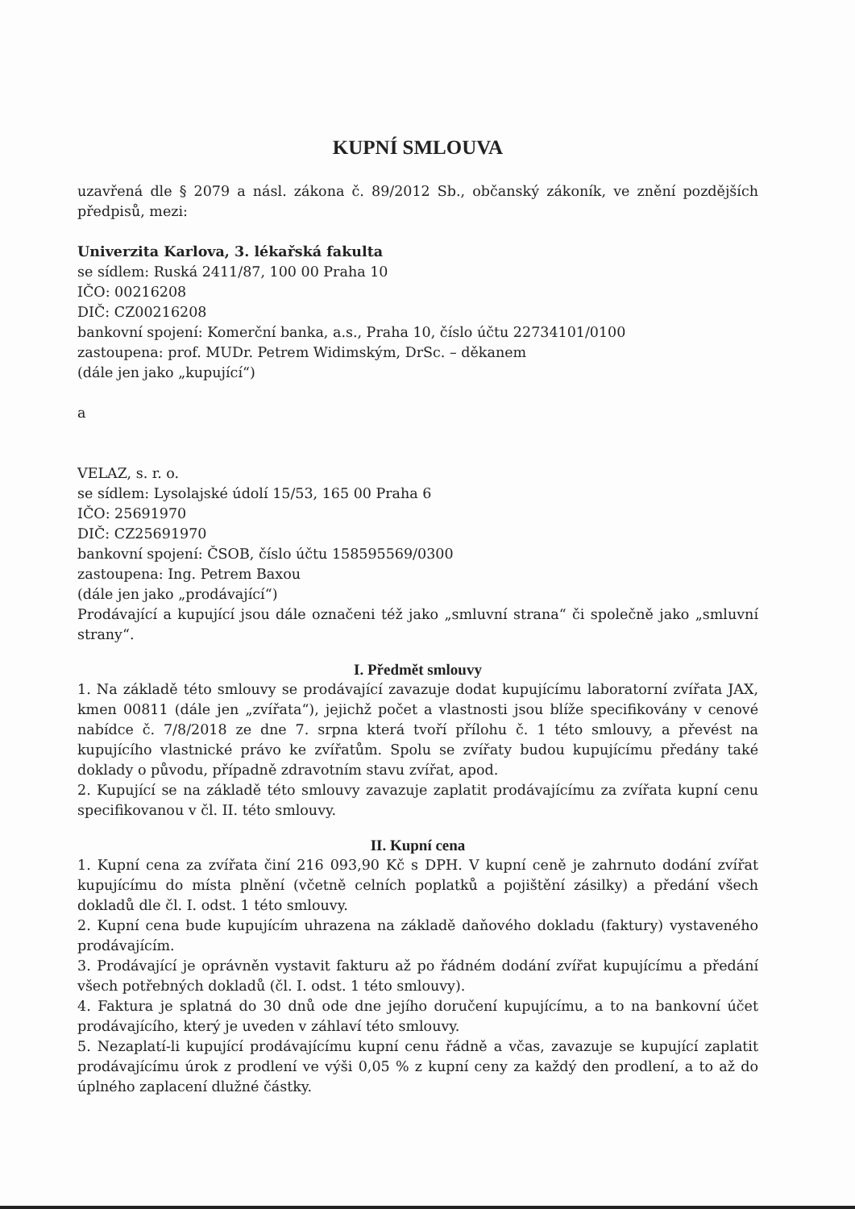KUPNÍ SMLOUVA
uzavřená dle § 2079 a násl. zákona č. 89/2012 Sb., občanský zákoník, ve znění pozdějších předpisů, mezi:
Univerzita Karlova, 3. lékařská fakulta
se sídlem: Ruská 2411/87, 100 00 Praha 10
IČO: 00216208
DIČ: CZ00216208
bankovní spojení: Komerční banka, a.s., Praha 10, číslo účtu 22734101/0100
zastoupena: prof. MUDr. Petrem Widimským, DrSc. – děkanem
(dále jen jako „kupující“)
a
VELAZ, s. r. o.
se sídlem: Lysolajské údolí 15/53, 165 00 Praha 6
IČO: 25691970
DIČ: CZ25691970
bankovní spojení: ČSOB, číslo účtu 158595569/0300
zastoupena: Ing. Petrem Baxou
(dále jen jako „prodávající“)
Prodávající a kupující jsou dále označeni též jako „smluvní strana“ či společně jako „smluvní strany“.
I. Předmět smlouvy
1. Na základě této smlouvy se prodávající zavazuje dodat kupujícímu laboratorní zvířata JAX, kmen 00811 (dále jen „zvířata“), jejichž počet a vlastnosti jsou blíže specifikovány v cenové nabídce č. 7/8/2018 ze dne 7. srpna která tvoří přílohu č. 1 této smlouvy, a převést na kupujícího vlastnické právo ke zvířatům. Spolu se zvířaty budou kupujícímu předány také doklady o původu, případně zdravotním stavu zvířat, apod.
2. Kupující se na základě této smlouvy zavazuje zaplatit prodávajícímu za zvířata kupní cenu specifikovanou v čl. II. této smlouvy.
II. Kupní cena
1. Kupní cena za zvířata činí 216 093,90 Kč s DPH. V kupní ceně je zahrnuto dodání zvířat kupujícímu do místa plnění (včetně celních poplatků a pojištění zásilky) a předání všech dokladů dle čl. I. odst. 1 této smlouvy.
2. Kupní cena bude kupujícím uhrazena na základě daňového dokladu (faktury) vystaveného prodávajícím.
3. Prodávající je oprávněn vystavit fakturu až po řádném dodání zvířat kupujícímu a předání všech potřebných dokladů (čl. I. odst. 1 této smlouvy).
4. Faktura je splatná do 30 dnů ode dne jejího doručení kupujícímu, a to na bankovní účet prodávajícího, který je uveden v záhlaví této smlouvy.
5. Nezaplatí-li kupující prodávajícímu kupní cenu řádně a včas, zavazuje se kupující zaplatit prodávajícímu úrok z prodlení ve výši 0,05 % z kupní ceny za každý den prodlení, a to až do úplného zaplacení dlužné částky.